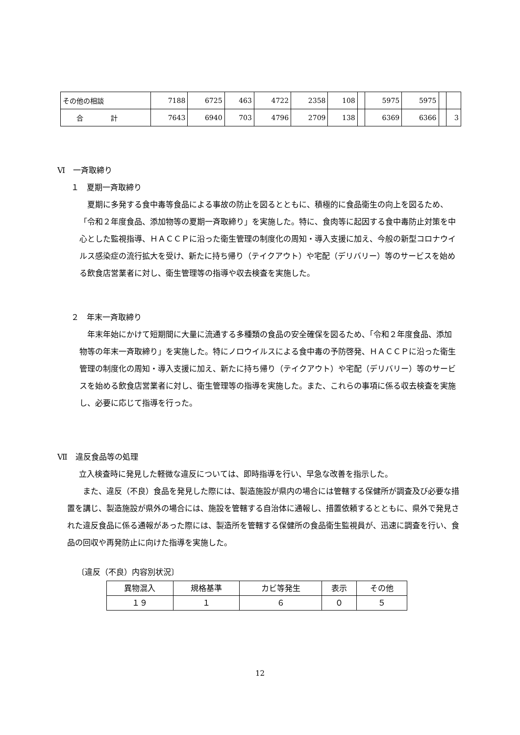| その他の相談 | 7188 | 6725 | 463 | 4722 | 2358 | 108 | | 5975 | 5975 | | |
| 合 計 | 7643 | 6940 | 703 | 4796 | 2709 | 138 | | 6369 | 6366 | | 3 |
Ⅵ　一斉取締り
１　夏期一斉取締り
　夏期に多発する食中毒等食品による事故の防止を図るとともに、積極的に食品衛生の向上を図るため、「令和２年度食品、添加物等の夏期一斉取締り」を実施した。特に、食肉等に起因する食中毒防止対策を中心とした監視指導、ＨＡＣＣＰに沿った衛生管理の制度化の周知・導入支援に加え、今般の新型コロナウイルス感染症の流行拡大を受け、新たに持ち帰り（テイクアウト）や宅配（デリバリー）等のサービスを始める飲食店営業者に対し、衛生管理等の指導や収去検査を実施した。
２　年末一斉取締り
　年末年始にかけて短期間に大量に流通する多種類の食品の安全確保を図るため、「令和２年度食品、添加物等の年末一斉取締り」を実施した。特にノロウイルスによる食中毒の予防啓発、ＨＡＣＣＰに沿った衛生管理の制度化の周知・導入支援に加え、新たに持ち帰り（テイクアウト）や宅配（デリバリー）等のサービスを始める飲食店営業者に対し、衛生管理等の指導を実施した。また、これらの事項に係る収去検査を実施し、必要に応じて指導を行った。
Ⅶ　違反食品等の処理
　立入検査時に発見した軽微な違反については、即時指導を行い、早急な改善を指示した。
　　また、違反（不良）食品を発見した際には、製造施設が県内の場合には管轄する保健所が調査及び必要な措置を講じ、製造施設が県外の場合には、施設を管轄する自治体に通報し、措置依頼するとともに、県外で発見された違反食品に係る通報があった際には、製造所を管轄する保健所の食品衛生監視員が、迅速に調査を行い、食品の回収や再発防止に向けた指導を実施した。
〔違反（不良）内容別状況〕
| 異物混入 | 規格基準 | カビ等発生 | 表示 | その他 |
| --- | --- | --- | --- | --- |
| １９ | １ | ６ | ０ | ５ |
12